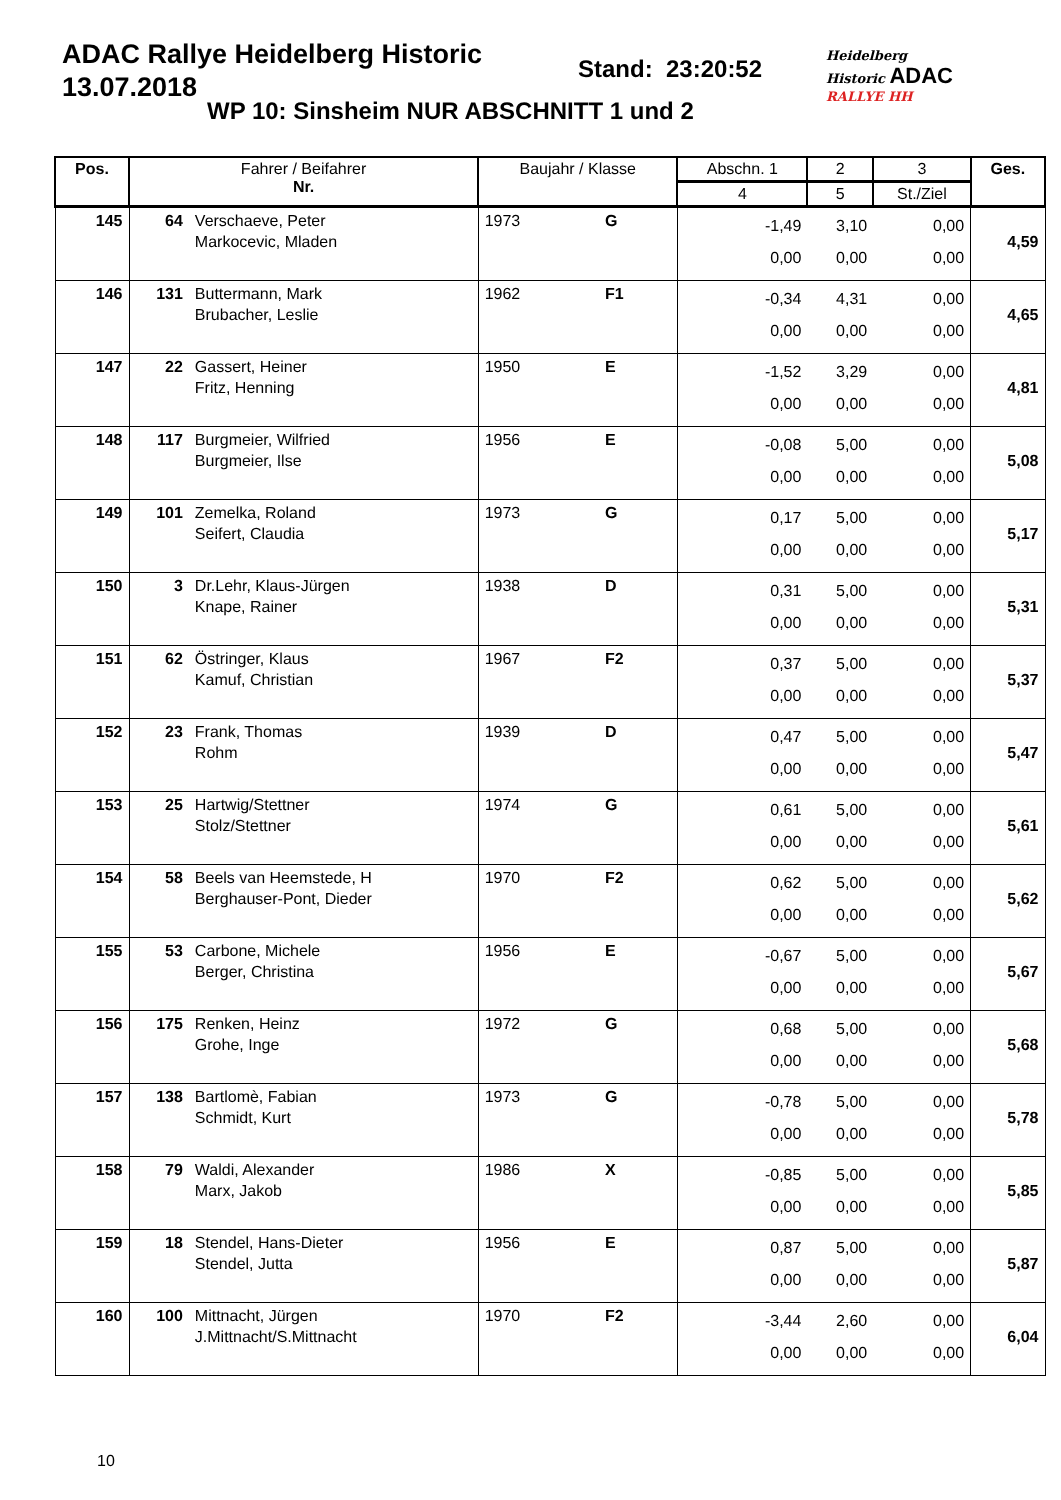ADAC Rallye Heidelberg Historic
13.07.2018
Stand: 23:20:52
WP 10: Sinsheim NUR ABSCHNITT 1 und 2
Heidelberg
Historic ADAC
RALLYE HH
| Pos. | Fahrer / Beifahrer Nr. | | Baujahr / Klasse | | Abschn. 1 | 2 | 3 | Ges. |
| --- | --- | --- | --- | --- | --- | --- | --- | --- |
| | | | | | 4 | 5 | St./Ziel | |
| 145 | 64 | Verschaeve, Peter Markocevic, Mladen | 1973 | G | -1,49 0,00 | 3,10 0,00 | 0,00 0,00 | 4,59 |
| 146 | 131 | Buttermann, Mark Brubacher, Leslie | 1962 | F1 | -0,34 0,00 | 4,31 0,00 | 0,00 0,00 | 4,65 |
| 147 | 22 | Gassert, Heiner Fritz, Henning | 1950 | E | -1,52 0,00 | 3,29 0,00 | 0,00 0,00 | 4,81 |
| 148 | 117 | Burgmeier, Wilfried Burgmeier, Ilse | 1956 | E | -0,08 0,00 | 5,00 0,00 | 0,00 0,00 | 5,08 |
| 149 | 101 | Zemelka, Roland Seifert, Claudia | 1973 | G | 0,17 0,00 | 5,00 0,00 | 0,00 0,00 | 5,17 |
| 150 | 3 | Dr.Lehr, Klaus-Jürgen Knape, Rainer | 1938 | D | 0,31 0,00 | 5,00 0,00 | 0,00 0,00 | 5,31 |
| 151 | 62 | Östringer, Klaus Kamuf, Christian | 1967 | F2 | 0,37 0,00 | 5,00 0,00 | 0,00 0,00 | 5,37 |
| 152 | 23 | Frank, Thomas Rohm | 1939 | D | 0,47 0,00 | 5,00 0,00 | 0,00 0,00 | 5,47 |
| 153 | 25 | Hartwig/Stettner Stolz/Stettner | 1974 | G | 0,61 0,00 | 5,00 0,00 | 0,00 0,00 | 5,61 |
| 154 | 58 | Beels van Heemstede, H Berghauser-Pont, Dieder | 1970 | F2 | 0,62 0,00 | 5,00 0,00 | 0,00 0,00 | 5,62 |
| 155 | 53 | Carbone, Michele Berger, Christina | 1956 | E | -0,67 0,00 | 5,00 0,00 | 0,00 0,00 | 5,67 |
| 156 | 175 | Renken, Heinz Grohe, Inge | 1972 | G | 0,68 0,00 | 5,00 0,00 | 0,00 0,00 | 5,68 |
| 157 | 138 | Bartlomè, Fabian Schmidt, Kurt | 1973 | G | -0,78 0,00 | 5,00 0,00 | 0,00 0,00 | 5,78 |
| 158 | 79 | Waldi, Alexander Marx, Jakob | 1986 | X | -0,85 0,00 | 5,00 0,00 | 0,00 0,00 | 5,85 |
| 159 | 18 | Stendel, Hans-Dieter Stendel, Jutta | 1956 | E | 0,87 0,00 | 5,00 0,00 | 0,00 0,00 | 5,87 |
| 160 | 100 | Mittnacht, Jürgen J.Mittnacht/S.Mittnacht | 1970 | F2 | -3,44 0,00 | 2,60 0,00 | 0,00 0,00 | 6,04 |
10